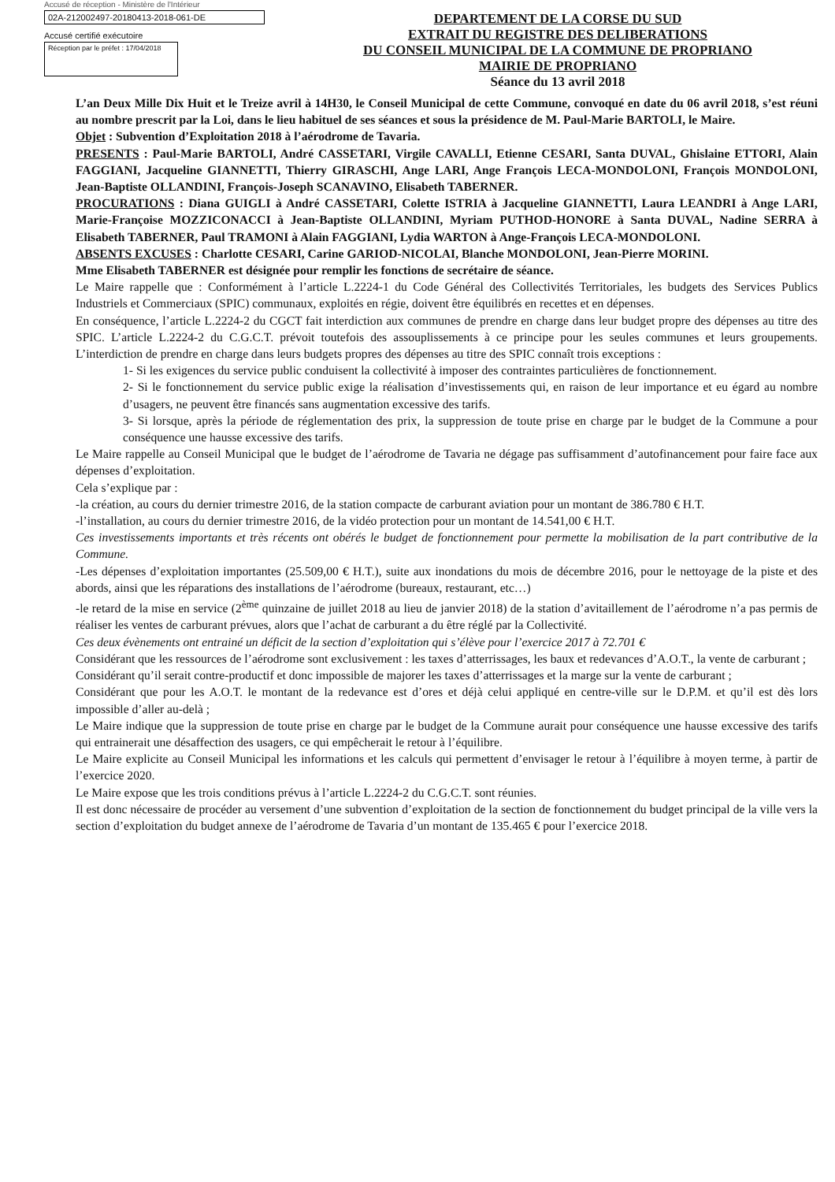Accusé de réception - Ministère de l'Intérieur
02A-212002497-20180413-2018-061-DE
Accusé certifié exécutoire
Réception par le préfet : 17/04/2018
DEPARTEMENT DE LA CORSE DU SUD
EXTRAIT DU REGISTRE DES DELIBERATIONS
DU CONSEIL MUNICIPAL DE LA COMMUNE DE PROPRIANO
MAIRIE DE PROPRIANO
Séance du 13 avril 2018
L’an Deux Mille Dix Huit et le Treize avril à 14H30, le Conseil Municipal de cette Commune, convoqué en date du 06 avril 2018, s’est réuni au nombre prescrit par la Loi, dans le lieu habituel de ses séances et sous la présidence de M. Paul-Marie BARTOLI, le Maire.
Objet : Subvention d’Exploitation 2018 à l’aérodrome de Tavaria.
PRESENTS : Paul-Marie BARTOLI, André CASSETARI, Virgile CAVALLI, Etienne CESARI, Santa DUVAL, Ghislaine ETTORI, Alain FAGGIANI, Jacqueline GIANNETTI, Thierry GIRASCHI, Ange LARI, Ange François LECA-MONDOLONI, François MONDOLONI, Jean-Baptiste OLLANDINI, François-Joseph SCANAVINO, Elisabeth TABERNER.
PROCURATIONS : Diana GUIGLI à André CASSETARI, Colette ISTRIA à Jacqueline GIANNETTI, Laura LEANDRI à Ange LARI, Marie-Françoise MOZZICONACCI à Jean-Baptiste OLLANDINI, Myriam PUTHOD-HONORE à Santa DUVAL, Nadine SERRA à Elisabeth TABERNER, Paul TRAMONI à Alain FAGGIANI, Lydia WARTON à Ange-François LECA-MONDOLONI.
ABSENTS EXCUSES : Charlotte CESARI, Carine GARIOD-NICOLAI, Blanche MONDOLONI, Jean-Pierre MORINI.
Mme Elisabeth TABERNER est désignée pour remplir les fonctions de secrétaire de séance.
Le Maire rappelle que : Conformément à l’article L.2224-1 du Code Général des Collectivités Territoriales, les budgets des Services Publics Industriels et Commerciaux (SPIC) communaux, exploités en régie, doivent être équilibrés en recettes et en dépenses.
En conséquence, l’article L.2224-2 du CGCT fait interdiction aux communes de prendre en charge dans leur budget propre des dépenses au titre des SPIC. L’article L.2224-2 du C.G.C.T. prévoit toutefois des assouplissements à ce principe pour les seules communes et leurs groupements. L’interdiction de prendre en charge dans leurs budgets propres des dépenses au titre des SPIC connaît trois exceptions :
1- Si les exigences du service public conduisent la collectivité à imposer des contraintes particulières de fonctionnement.
2- Si le fonctionnement du service public exige la réalisation d’investissements qui, en raison de leur importance et eu égard au nombre d’usagers, ne peuvent être financés sans augmentation excessive des tarifs.
3- Si lorsque, après la période de réglementation des prix, la suppression de toute prise en charge par le budget de la Commune a pour conséquence une hausse excessive des tarifs.
Le Maire rappelle au Conseil Municipal que le budget de l’aérodrome de Tavaria ne dégage pas suffisamment d’autofinancement pour faire face aux dépenses d’exploitation.
Cela s’explique par :
-la création, au cours du dernier trimestre 2016, de la station compacte de carburant aviation pour un montant de 386.780 € H.T.
-l’installation, au cours du dernier trimestre 2016, de la vidéo protection pour un montant de 14.541,00 € H.T.
Ces investissements importants et très récents ont obérés le budget de fonctionnement pour permette la mobilisation de la part contributive de la Commune.
-Les dépenses d’exploitation importantes (25.509,00 € H.T.), suite aux inondations du mois de décembre 2016, pour le nettoyage de la piste et des abords, ainsi que les réparations des installations de l’aérodrome (bureaux, restaurant, etc…)
-le retard de la mise en service (2<sup>ème</sup> quinzaine de juillet 2018 au lieu de janvier 2018) de la station d’avitaillement de l’aérodrome n’a pas permis de réaliser les ventes de carburant prévues, alors que l’achat de carburant a du être réglé par la Collectivité.
Ces deux évènements ont entrainé un déficit de la section d’exploitation qui s’élève pour l’exercice 2017 à 72.701 €
Considérant que les ressources de l’aérodrome sont exclusivement : les taxes d’atterrissages, les baux et redevances d’A.O.T., la vente de carburant ;
Considérant qu’il serait contre-productif et donc impossible de majorer les taxes d’atterrissages et la marge sur la vente de carburant ;
Considérant que pour les A.O.T. le montant de la redevance est d’ores et déjà celui appliqué en centre-ville sur le D.P.M. et qu’il est dès lors impossible d’aller au-delà ;
Le Maire indique que la suppression de toute prise en charge par le budget de la Commune aurait pour conséquence une hausse excessive des tarifs qui entrainerait une désaffection des usagers, ce qui empêcherait le retour à l’équilibre.
Le Maire explicite au Conseil Municipal les informations et les calculs qui permettent d’envisager le retour à l’équilibre à moyen terme, à partir de l’exercice 2020.
Le Maire expose que les trois conditions prévus à l’article L.2224-2 du C.G.C.T. sont réunies.
Il est donc nécessaire de procéder au versement d’une subvention d’exploitation de la section de fonctionnement du budget principal de la ville vers la section d’exploitation du budget annexe de l’aérodrome de Tavaria d’un montant de 135.465 € pour l’exercice 2018.